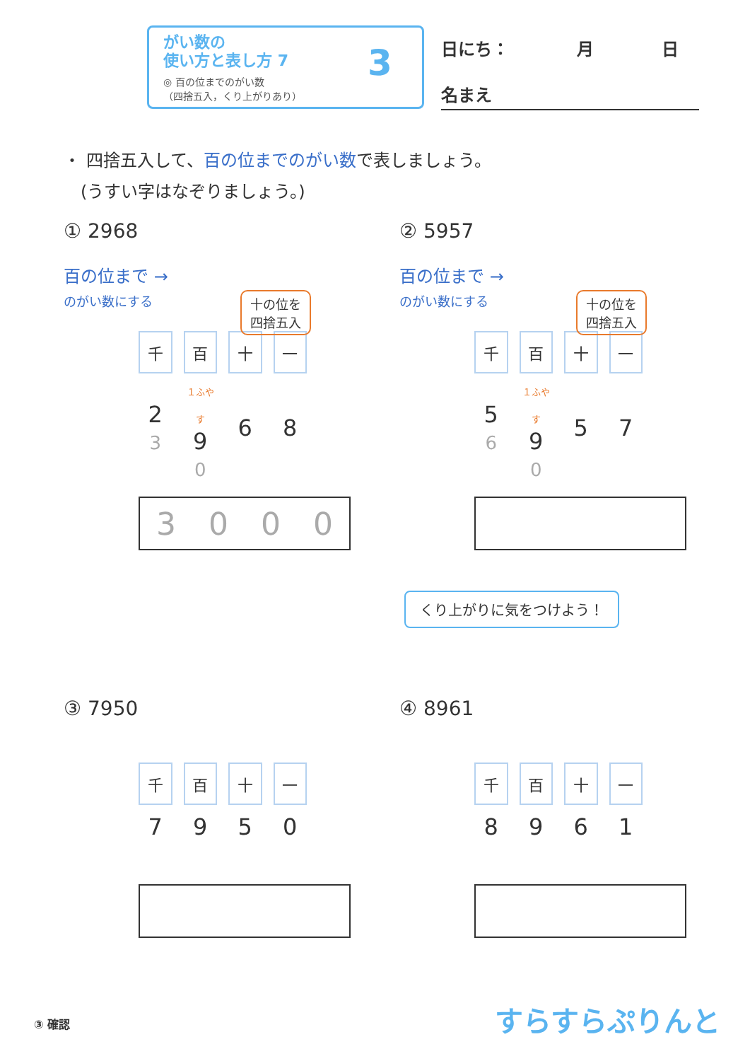がい数の
使い方と表し方 7
◎ 百の位までのがい数
（四捨五入，くり上がりあり）
3 日にち：　　　　月　　　　日
名まえ
・ 四捨五入して、百の位までのがい数で表しましょう。
　(うすい字はなぞりましょう。)
① 2968
百の位まで →
のがい数にする
十の位を
四捨五入
| 千 | 百 | 十 | 一 |
| 2 3 | １ふやす 9 0 | 6 | 8 |
3000
② 5957
百の位まで →
のがい数にする
十の位を
四捨五入
| 千 | 百 | 十 | 一 |
| 5 6 | １ふやす 9 0 | 5 | 7 |
くり上がりに気をつけよう！
③ 7950
| 千 | 百 | 十 | 一 |
| 7 | 9 | 5 | 0 |
④ 8961
| 千 | 百 | 十 | 一 |
| 8 | 9 | 6 | 1 |
③ 確認 すらすらぷりんと